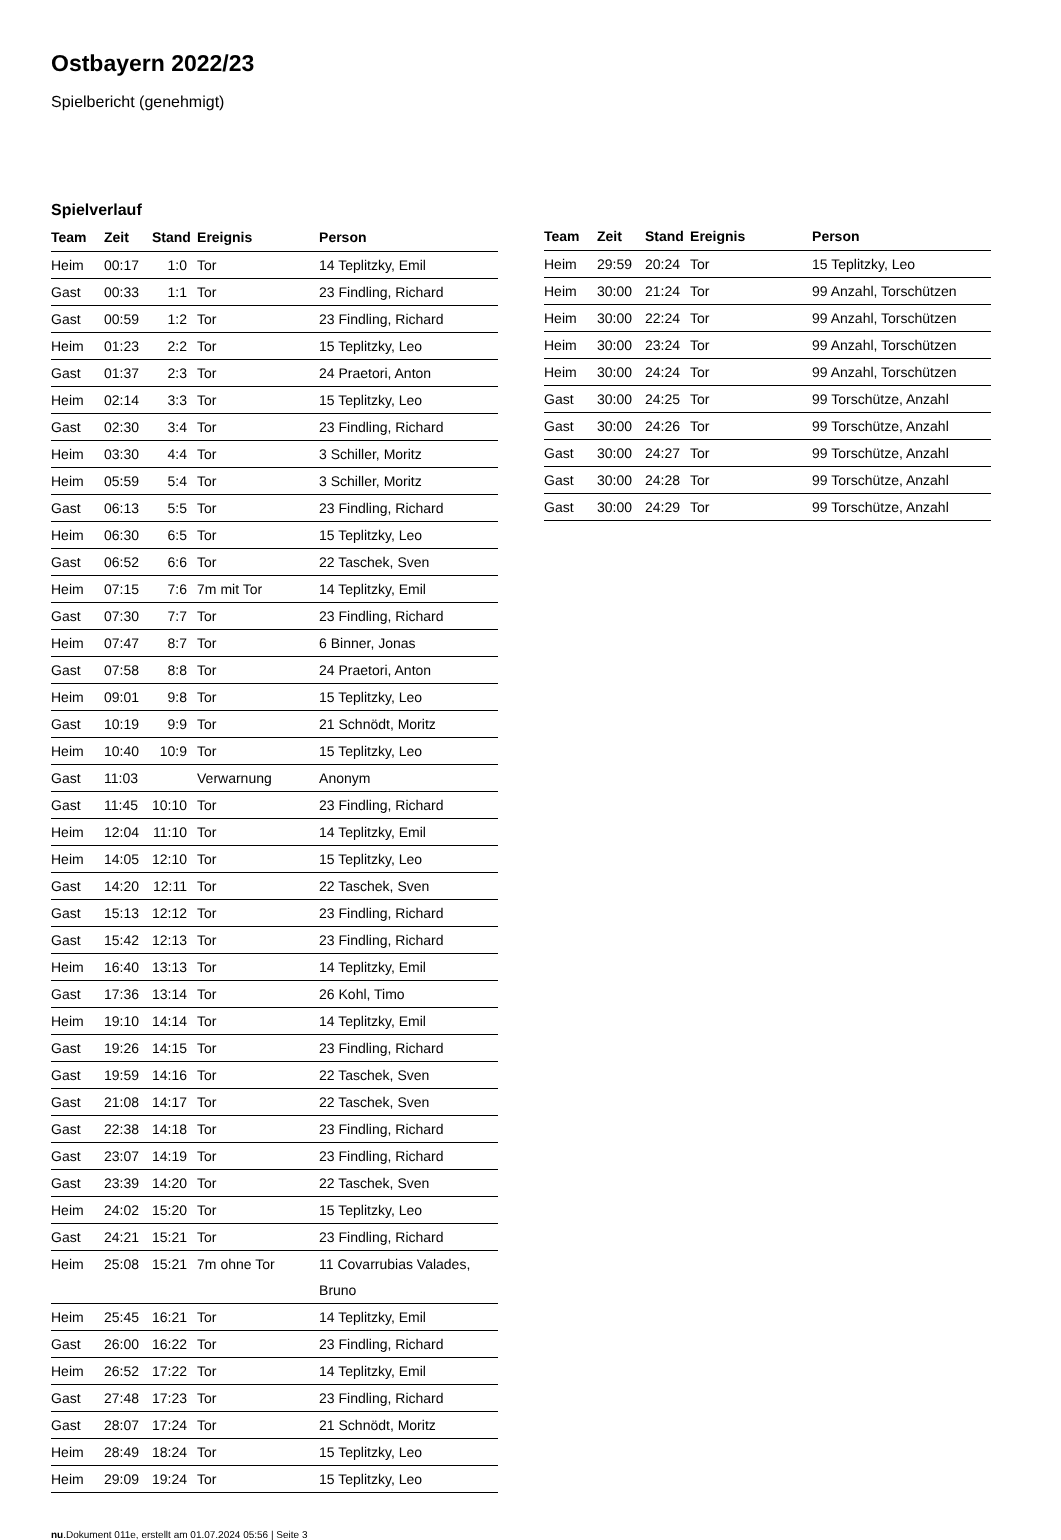Ostbayern 2022/23
Spielbericht (genehmigt)
Spielverlauf
| Team | Zeit | Stand | Ereignis | Person |
| --- | --- | --- | --- | --- |
| Heim | 00:17 | 1:0 | Tor | 14 Teplitzky, Emil |
| Gast | 00:33 | 1:1 | Tor | 23 Findling, Richard |
| Gast | 00:59 | 1:2 | Tor | 23 Findling, Richard |
| Heim | 01:23 | 2:2 | Tor | 15 Teplitzky, Leo |
| Gast | 01:37 | 2:3 | Tor | 24 Praetori, Anton |
| Heim | 02:14 | 3:3 | Tor | 15 Teplitzky, Leo |
| Gast | 02:30 | 3:4 | Tor | 23 Findling, Richard |
| Heim | 03:30 | 4:4 | Tor | 3 Schiller, Moritz |
| Heim | 05:59 | 5:4 | Tor | 3 Schiller, Moritz |
| Gast | 06:13 | 5:5 | Tor | 23 Findling, Richard |
| Heim | 06:30 | 6:5 | Tor | 15 Teplitzky, Leo |
| Gast | 06:52 | 6:6 | Tor | 22 Taschek, Sven |
| Heim | 07:15 | 7:6 | 7m mit Tor | 14 Teplitzky, Emil |
| Gast | 07:30 | 7:7 | Tor | 23 Findling, Richard |
| Heim | 07:47 | 8:7 | Tor | 6 Binner, Jonas |
| Gast | 07:58 | 8:8 | Tor | 24 Praetori, Anton |
| Heim | 09:01 | 9:8 | Tor | 15 Teplitzky, Leo |
| Gast | 10:19 | 9:9 | Tor | 21 Schnödt, Moritz |
| Heim | 10:40 | 10:9 | Tor | 15 Teplitzky, Leo |
| Gast | 11:03 | | Verwarnung | Anonym |
| Gast | 11:45 | 10:10 | Tor | 23 Findling, Richard |
| Heim | 12:04 | 11:10 | Tor | 14 Teplitzky, Emil |
| Heim | 14:05 | 12:10 | Tor | 15 Teplitzky, Leo |
| Gast | 14:20 | 12:11 | Tor | 22 Taschek, Sven |
| Gast | 15:13 | 12:12 | Tor | 23 Findling, Richard |
| Gast | 15:42 | 12:13 | Tor | 23 Findling, Richard |
| Heim | 16:40 | 13:13 | Tor | 14 Teplitzky, Emil |
| Gast | 17:36 | 13:14 | Tor | 26 Kohl, Timo |
| Heim | 19:10 | 14:14 | Tor | 14 Teplitzky, Emil |
| Gast | 19:26 | 14:15 | Tor | 23 Findling, Richard |
| Gast | 19:59 | 14:16 | Tor | 22 Taschek, Sven |
| Gast | 21:08 | 14:17 | Tor | 22 Taschek, Sven |
| Gast | 22:38 | 14:18 | Tor | 23 Findling, Richard |
| Gast | 23:07 | 14:19 | Tor | 23 Findling, Richard |
| Gast | 23:39 | 14:20 | Tor | 22 Taschek, Sven |
| Heim | 24:02 | 15:20 | Tor | 15 Teplitzky, Leo |
| Gast | 24:21 | 15:21 | Tor | 23 Findling, Richard |
| Heim | 25:08 | 15:21 | 7m ohne Tor | 11 Covarrubias Valades, Bruno |
| Heim | 25:45 | 16:21 | Tor | 14 Teplitzky, Emil |
| Gast | 26:00 | 16:22 | Tor | 23 Findling, Richard |
| Heim | 26:52 | 17:22 | Tor | 14 Teplitzky, Emil |
| Gast | 27:48 | 17:23 | Tor | 23 Findling, Richard |
| Gast | 28:07 | 17:24 | Tor | 21 Schnödt, Moritz |
| Heim | 28:49 | 18:24 | Tor | 15 Teplitzky, Leo |
| Heim | 29:09 | 19:24 | Tor | 15 Teplitzky, Leo |
| Team | Zeit | Stand | Ereignis | Person |
| --- | --- | --- | --- | --- |
| Heim | 29:59 | 20:24 | Tor | 15 Teplitzky, Leo |
| Heim | 30:00 | 21:24 | Tor | 99 Anzahl, Torschützen |
| Heim | 30:00 | 22:24 | Tor | 99 Anzahl, Torschützen |
| Heim | 30:00 | 23:24 | Tor | 99 Anzahl, Torschützen |
| Heim | 30:00 | 24:24 | Tor | 99 Anzahl, Torschützen |
| Gast | 30:00 | 24:25 | Tor | 99 Torschütze, Anzahl |
| Gast | 30:00 | 24:26 | Tor | 99 Torschütze, Anzahl |
| Gast | 30:00 | 24:27 | Tor | 99 Torschütze, Anzahl |
| Gast | 30:00 | 24:28 | Tor | 99 Torschütze, Anzahl |
| Gast | 30:00 | 24:29 | Tor | 99 Torschütze, Anzahl |
nu.Dokument 011e, erstellt am 01.07.2024 05:56 | Seite 3